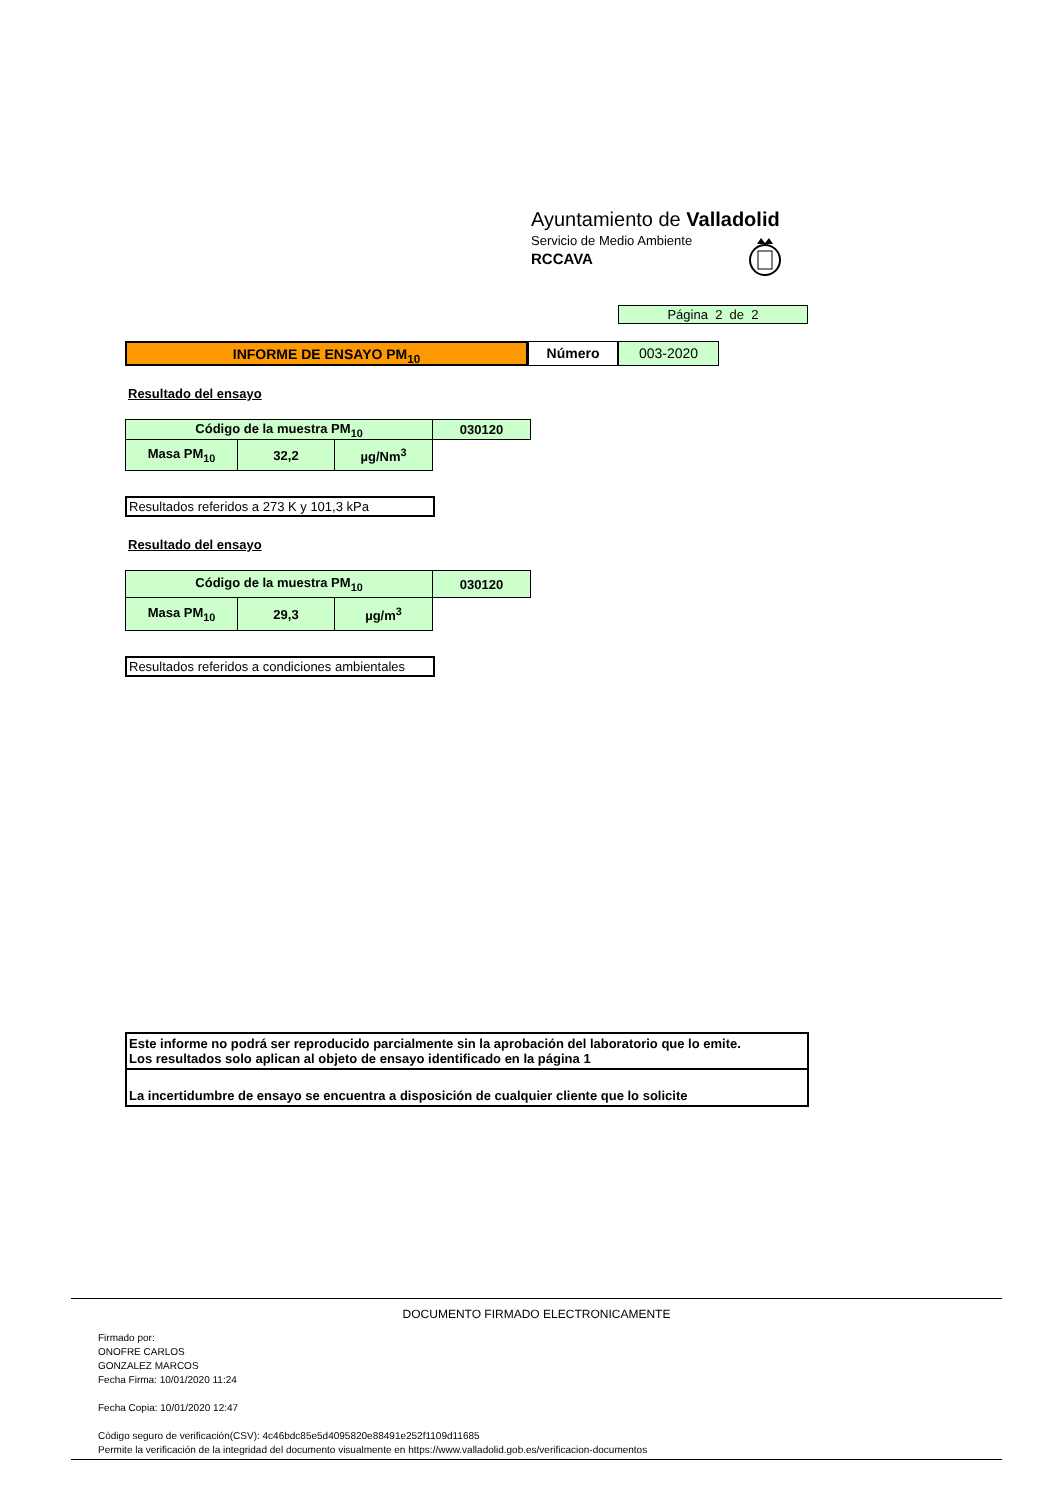Ayuntamiento de Valladolid
Servicio de Medio Ambiente
RCCAVA
Página 2 de 2
INFORME DE ENSAYO PM<sub>10</sub> Número 003-2020
Resultado del ensayo
| Código de la muestra PM<sub>10</sub> | | | 030120 |
| Masa PM<sub>10</sub> | 32,2 | µg/Nm<sup>3</sup> | |
Resultados referidos a 273 K y 101,3 kPa
Resultado del ensayo
| Código de la muestra PM<sub>10</sub> | | | 030120 |
| Masa PM<sub>10</sub> | 29,3 | µg/m<sup>3</sup> | |
Resultados referidos a condiciones ambientales
Este informe no podrá ser reproducido parcialmente sin la aprobación del laboratorio que lo emite.
Los resultados solo aplican al objeto de ensayo identificado en la página 1
La incertidumbre de ensayo se encuentra a disposición de cualquier cliente que lo solicite
DOCUMENTO FIRMADO ELECTRONICAMENTE
Firmado por:
ONOFRE CARLOS
GONZALEZ MARCOS
Fecha Firma: 10/01/2020 11:24
Fecha Copia: 10/01/2020 12:47
Código seguro de verificación(CSV): 4c46bdc85e5d4095820e88491e252f1109d11685
Permite la verificación de la integridad del documento visualmente en https://www.valladolid.gob.es/verificacion-documentos